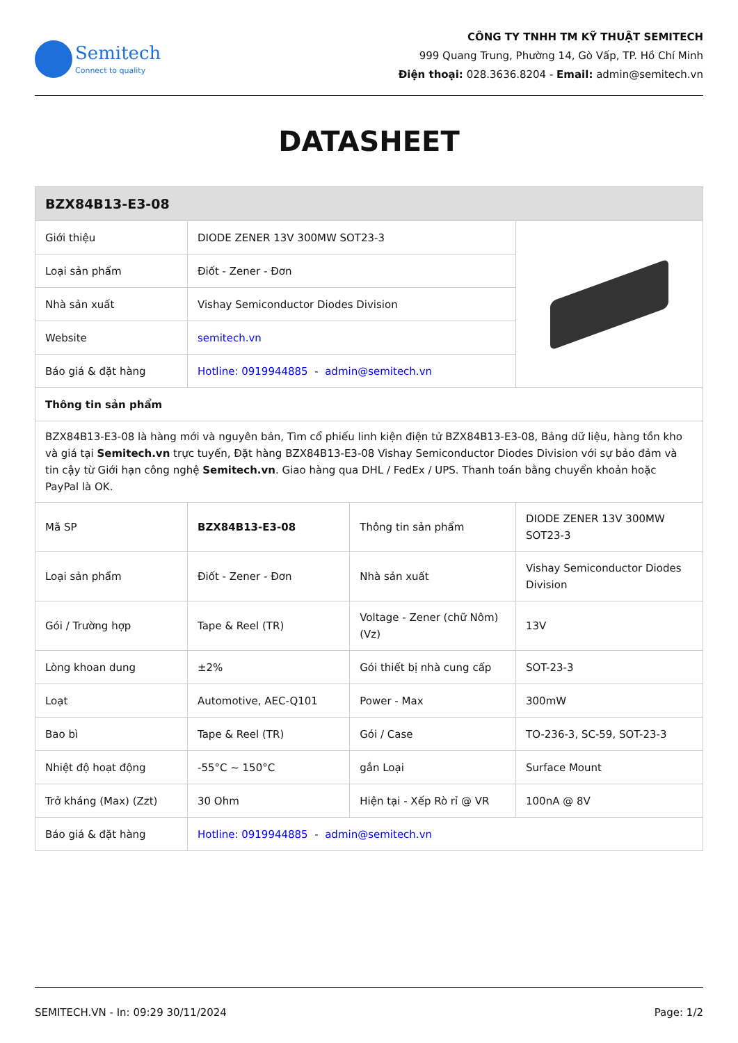Semitech
Connect to quality
CÔNG TY TNHH TM KỸ THUẬT SEMITECH
999 Quang Trung, Phường 14, Gò Vấp, TP. Hồ Chí Minh
Điện thoại: 028.3636.8204 - Email: admin@semitech.vn
DATASHEET
| BZX84B13-E3-08 | | | |
| --- | --- | --- | --- |
| Giới thiệu | DIODE ZENER 13V 300MW SOT23-3 | | |
| Loại sản phẩm | Điốt - Zener - Đơn | | |
| Nhà sản xuất | Vishay Semiconductor Diodes Division | | |
| Website | semitech.vn | | |
| Báo giá & đặt hàng | Hotline: 0919944885 - admin@semitech.vn | | |
| Thông tin sản phẩm | | | |
| BZX84B13-E3-08 là hàng mới và nguyên bản, Tìm cổ phiếu linh kiện điện tử BZX84B13-E3-08, Bảng dữ liệu, hàng tồn kho và giá tại Semitech.vn trực tuyến, Đặt hàng BZX84B13-E3-08 Vishay Semiconductor Diodes Division với sự bảo đảm và tin cậy từ Giới hạn công nghệ Semitech.vn . Giao hàng qua DHL / FedEx / UPS. Thanh toán bằng chuyển khoản hoặc PayPal là OK. | | | |
| Mã SP | BZX84B13-E3-08 | Thông tin sản phẩm | DIODE ZENER 13V 300MW SOT23-3 |
| Loại sản phẩm | Điốt - Zener - Đơn | Nhà sản xuất | Vishay Semiconductor Diodes Division |
| Gói / Trường hợp | Tape & Reel (TR) | Voltage - Zener (chữ Nôm) (Vz) | 13V |
| Lòng khoan dung | ±2% | Gói thiết bị nhà cung cấp | SOT-23-3 |
| Loạt | Automotive, AEC-Q101 | Power - Max | 300mW |
| Bao bì | Tape & Reel (TR) | Gói / Case | TO-236-3, SC-59, SOT-23-3 |
| Nhiệt độ hoạt động | -55°C ~ 150°C | gắn Loại | Surface Mount |
| Trở kháng (Max) (Zzt) | 30 Ohm | Hiện tại - Xếp Rò rỉ @ VR | 100nA @ 8V |
| Báo giá & đặt hàng | Hotline: 0919944885 - admin@semitech.vn | | |
SEMITECH.VN - In: 09:29 30/11/2024 Page: 1/2